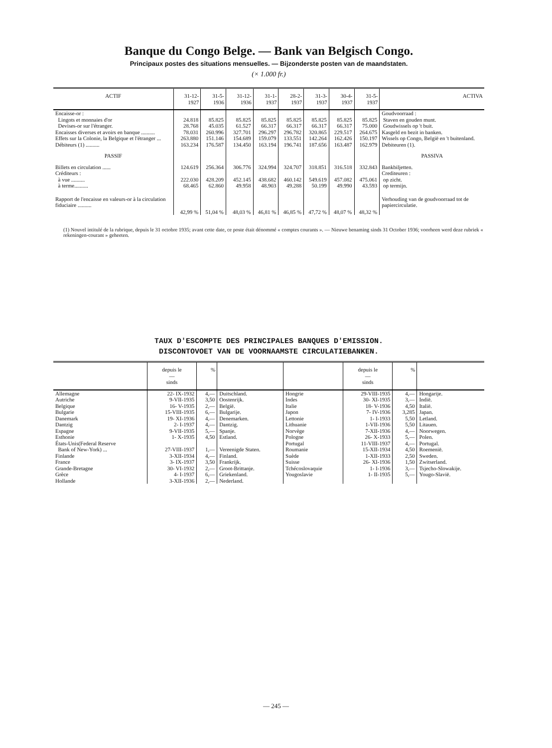Banque du Congo Belge. — Bank van Belgisch Congo.
Principaux postes des situations mensuelles. — Bijzonderste posten van de maandstaten.
(× 1.000 fr.)
| ACTIF | 31-12-1927 | 31-5-1936 | 31-12-1936 | 31-1-1937 | 28-2-1937 | 31-3-1937 | 30-4-1937 | 31-5-1937 | ACTIVA |
| --- | --- | --- | --- | --- | --- | --- | --- | --- | --- |
| Encaisse-or : Lingots et monnaies d'or Devises-or sur l'étranger. | 24.818 28.768 | 85.825 45.035 | 85.825 61.527 | 85.825 66.317 | 85.825 66.317 | 85.825 66.317 | 85.825 66.317 | 85.825 75.000 | Goudvoorraad : Staven en gouden munt. Goudwissels op 't buit. |
| Encaisses diverses et avoirs en banque .......... | 78.031 | 260.996 | 327.701 | 296.297 | 296.782 | 320.865 | 229.517 | 264.675 | Kasgeld en bezit in banken. |
| Effets sur la Colonie, la Belgique et l'étranger ... | 263.880 | 151.146 | 154.689 | 159.079 | 133.551 | 142.264 | 162.426 | 150.197 | Wissels op Congo, België en 't buitenland. |
| Débiteurs (1) .......... | 163.234 | 176.587 | 134.450 | 163.194 | 196.741 | 187.656 | 163.487 | 162.979 | Debiteuren (1). |
| PASSIF | | | | | | | | | PASSIVA |
| Billets en circulation ...... Créditeurs : à vue .......... à terme.......... | 124.619 222.030 68.465 | 256.364 428.209 62.860 | 306.776 452.145 49.958 | 324.994 438.682 48.903 | 324.707 460.142 49.288 | 318.851 549.619 50.199 | 316.518 457.082 49.990 | 332.843 475.061 43.593 | Bankbiljetten. Crediteuren : op zicht. op termijn. |
| Rapport de l'encaisse en valeurs-or à la circulation fiduciaire .......... | 42,99 % | 51,04 % | 48,03 % | 46,81 % | 46,85 % | 47,72 % | 48,07 % | 48,32 % | Verhouding van de goudvoorraad tot de papiercirculatie. |
(1) Nouvel intitulé de la rubrique, depuis le 31 octobre 1935; avant cette date, ce poste était dénommé « comptes courants ». — Nieuwe benaming sinds 31 October 1936; voorheen werd deze rubriek « rekeningen-courant » geheeten.
TAUX D'ESCOMPTE DES PRINCIPALES BANQUES D'EMISSION.
DISCONTOVOET VAN DE VOORNAAMSTE CIRCULATIEBANKEN.
| | depuis le — sinds | % | | | depuis le — sinds | % | |
| --- | --- | --- | --- | --- | --- | --- | --- |
| Allemagne Autriche Belgique Bulgarie Danemark Dantzig Espagne Esthonie États-Unis(Federal Reserve Bank of New-York) ... Finlande France Grande-Bretagne Grèce Hollande | 22- IX-1932 9-VII-1935 16- V-1935 15-VIII-1935 19- XI-1936 2- I-1937 9-VII-1935 1- X-1935 27-VIII-1937 3-XII-1934 3- IX-1937 30- VI-1932 4- I-1937 3-XII-1936 | 4,— 3,50 2,— 6,— 4,— 4,— 5,— 4,50 1,— 4,— 3,50 2,— 6,— 2,— | Duitschland. Oostenrijk. België. Bulgarije. Denemarken. Dantzig. Spanje. Estland. Vereenigde Staten. Finland. Frankrijk. Groot-Brittanje. Griekenland. Nederland. | Hongrie Indes Italie Japon Lettonie Lithuanie Norvège Pologne Portugal Roumanie Suède Suisse Tchécoslovaquie Yougoslavie | 29-VIII-1935 30- XI-1935 18- V-1936 7- IV-1936 1- I-1933 1-VII-1936 7-XII-1936 26- X-1933 11-VIII-1937 15-XII-1934 1-XII-1933 26- XI-1936 1- I-1936 1- II-1935 | 4,— 3,— 4,50 3,285 5,50 5,50 4,— 5,— 4,— 4,50 2,50 1,50 3,— 5,— | Hongarije. Indië. Italië. Japan. Letland. Litauen. Noorwegen. Polen. Portugal. Roemenië. Sweden. Zwitserland. Tsjecho-Slowakije. Yougo-Slavië. |
— 245 —